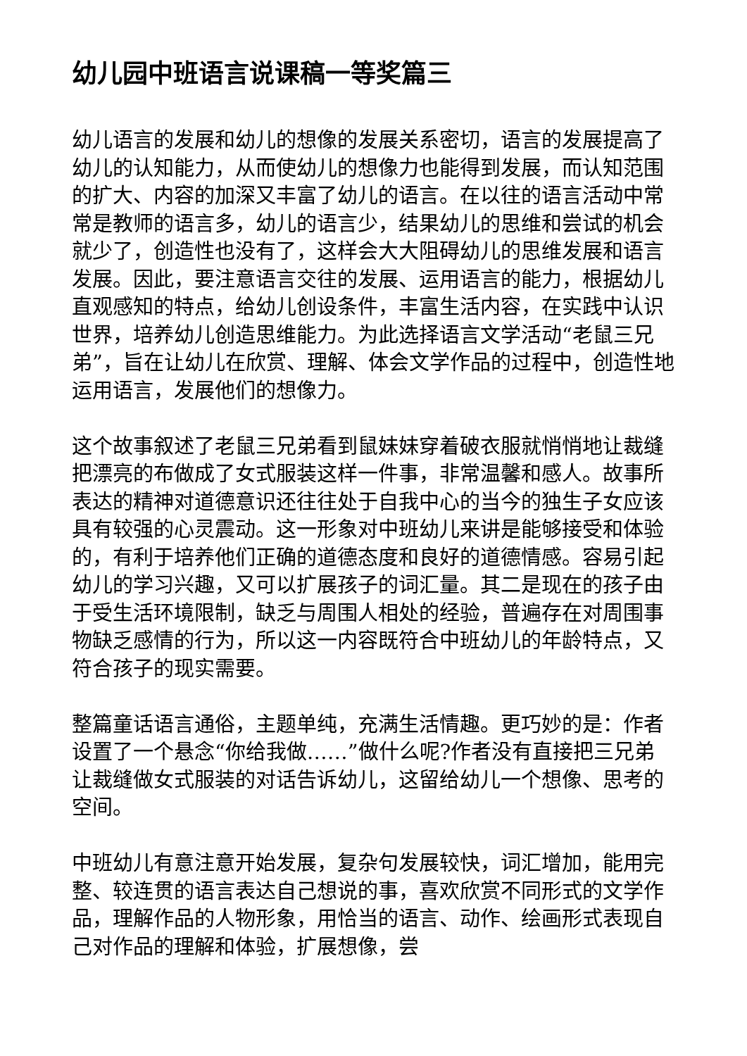幼儿园中班语言说课稿一等奖篇三
幼儿语言的发展和幼儿的想像的发展关系密切，语言的发展提高了幼儿的认知能力，从而使幼儿的想像力也能得到发展，而认知范围的扩大、内容的加深又丰富了幼儿的语言。在以往的语言活动中常常是教师的语言多，幼儿的语言少，结果幼儿的思维和尝试的机会就少了，创造性也没有了，这样会大大阻碍幼儿的思维发展和语言发展。因此，要注意语言交往的发展、运用语言的能力，根据幼儿直观感知的特点，给幼儿创设条件，丰富生活内容，在实践中认识世界，培养幼儿创造思维能力。为此选择语言文学活动“老鼠三兄弟”，旨在让幼儿在欣赏、理解、体会文学作品的过程中，创造性地运用语言，发展他们的想像力。
这个故事叙述了老鼠三兄弟看到鼠妹妹穿着破衣服就悄悄地让裁缝把漂亮的布做成了女式服装这样一件事，非常温馨和感人。故事所表达的精神对道德意识还往往处于自我中心的当今的独生子女应该具有较强的心灵震动。这一形象对中班幼儿来讲是能够接受和体验的，有利于培养他们正确的道德态度和良好的道德情感。容易引起幼儿的学习兴趣，又可以扩展孩子的词汇量。其二是现在的孩子由于受生活环境限制，缺乏与周围人相处的经验，普遍存在对周围事物缺乏感情的行为，所以这一内容既符合中班幼儿的年龄特点，又符合孩子的现实需要。
整篇童话语言通俗，主题单纯，充满生活情趣。更巧妙的是：作者设置了一个悬念“你给我做……”做什么呢?作者没有直接把三兄弟让裁缝做女式服装的对话告诉幼儿，这留给幼儿一个想像、思考的空间。
中班幼儿有意注意开始发展，复杂句发展较快，词汇增加，能用完整、较连贯的语言表达自己想说的事，喜欢欣赏不同形式的文学作品，理解作品的人物形象，用恰当的语言、动作、绘画形式表现自己对作品的理解和体验，扩展想像，尝